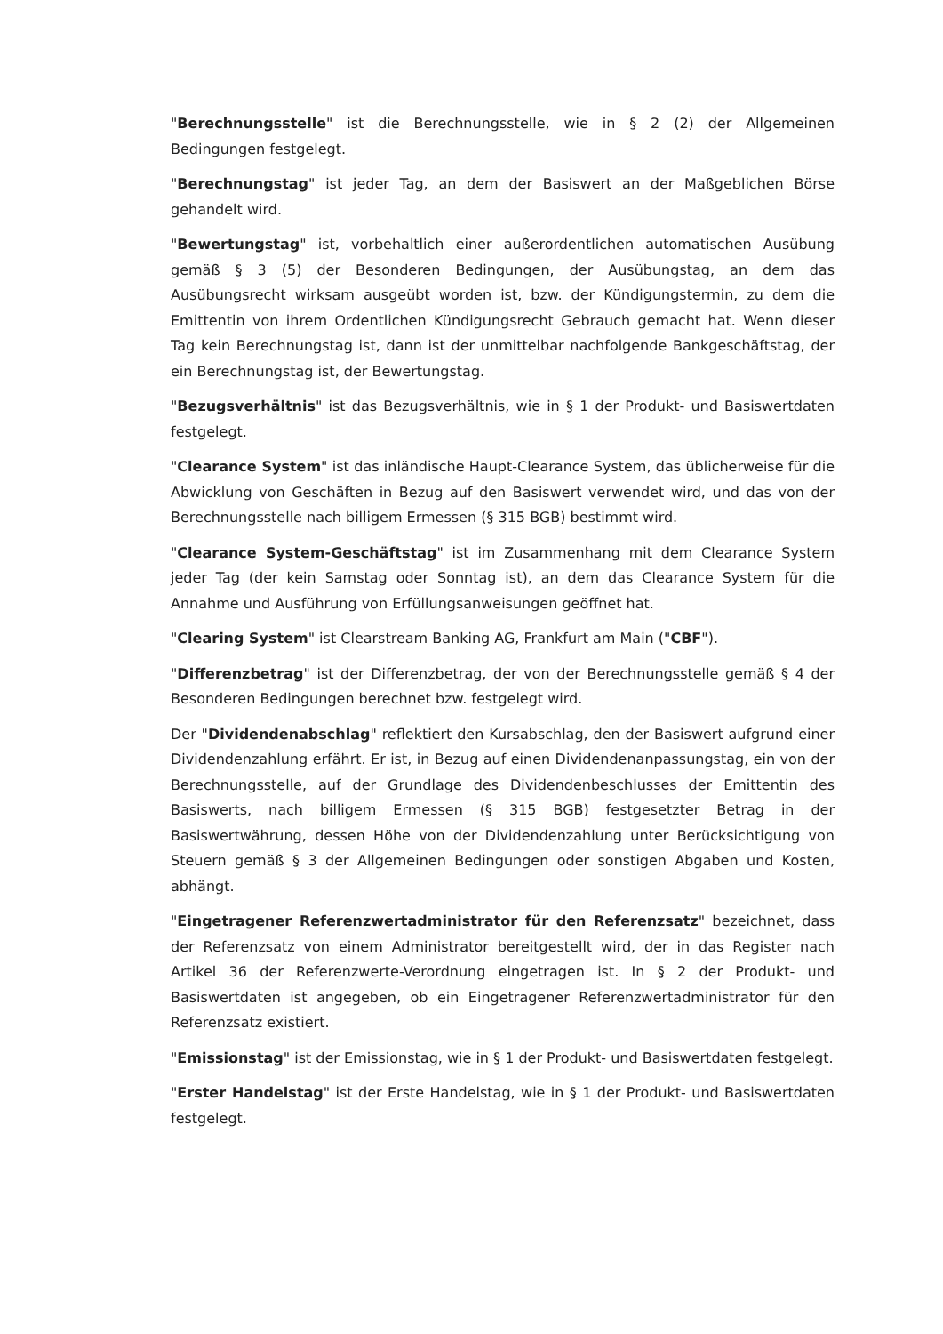"Berechnungsstelle" ist die Berechnungsstelle, wie in § 2 (2) der Allgemeinen Bedingungen festgelegt.
"Berechnungstag" ist jeder Tag, an dem der Basiswert an der Maßgeblichen Börse gehandelt wird.
"Bewertungstag" ist, vorbehaltlich einer außerordentlichen automatischen Ausübung gemäß § 3 (5) der Besonderen Bedingungen, der Ausübungstag, an dem das Ausübungsrecht wirksam ausgeübt worden ist, bzw. der Kündigungstermin, zu dem die Emittentin von ihrem Ordentlichen Kündigungsrecht Gebrauch gemacht hat. Wenn dieser Tag kein Berechnungstag ist, dann ist der unmittelbar nachfolgende Bankgeschäftstag, der ein Berechnungstag ist, der Bewertungstag.
"Bezugsverhältnis" ist das Bezugsverhältnis, wie in § 1 der Produkt- und Basiswertdaten festgelegt.
"Clearance System" ist das inländische Haupt-Clearance System, das üblicherweise für die Abwicklung von Geschäften in Bezug auf den Basiswert verwendet wird, und das von der Berechnungsstelle nach billigem Ermessen (§ 315 BGB) bestimmt wird.
"Clearance System-Geschäftstag" ist im Zusammenhang mit dem Clearance System jeder Tag (der kein Samstag oder Sonntag ist), an dem das Clearance System für die Annahme und Ausführung von Erfüllungsanweisungen geöffnet hat.
"Clearing System" ist Clearstream Banking AG, Frankfurt am Main ("CBF").
"Differenzbetrag" ist der Differenzbetrag, der von der Berechnungsstelle gemäß § 4 der Besonderen Bedingungen berechnet bzw. festgelegt wird.
Der "Dividendenabschlag" reflektiert den Kursabschlag, den der Basiswert aufgrund einer Dividendenzahlung erfährt. Er ist, in Bezug auf einen Dividendenanpassungstag, ein von der Berechnungsstelle, auf der Grundlage des Dividendenbeschlusses der Emittentin des Basiswerts, nach billigem Ermessen (§ 315 BGB) festgesetzter Betrag in der Basiswertwährung, dessen Höhe von der Dividendenzahlung unter Berücksichtigung von Steuern gemäß § 3 der Allgemeinen Bedingungen oder sonstigen Abgaben und Kosten, abhängt.
"Eingetragener Referenzwertadministrator für den Referenzsatz" bezeichnet, dass der Referenzsatz von einem Administrator bereitgestellt wird, der in das Register nach Artikel 36 der Referenzwerte-Verordnung eingetragen ist. In § 2 der Produkt- und Basiswertdaten ist angegeben, ob ein Eingetragener Referenzwertadministrator für den Referenzsatz existiert.
"Emissionstag" ist der Emissionstag, wie in § 1 der Produkt- und Basiswertdaten festgelegt.
"Erster Handelstag" ist der Erste Handelstag, wie in § 1 der Produkt- und Basiswertdaten festgelegt.